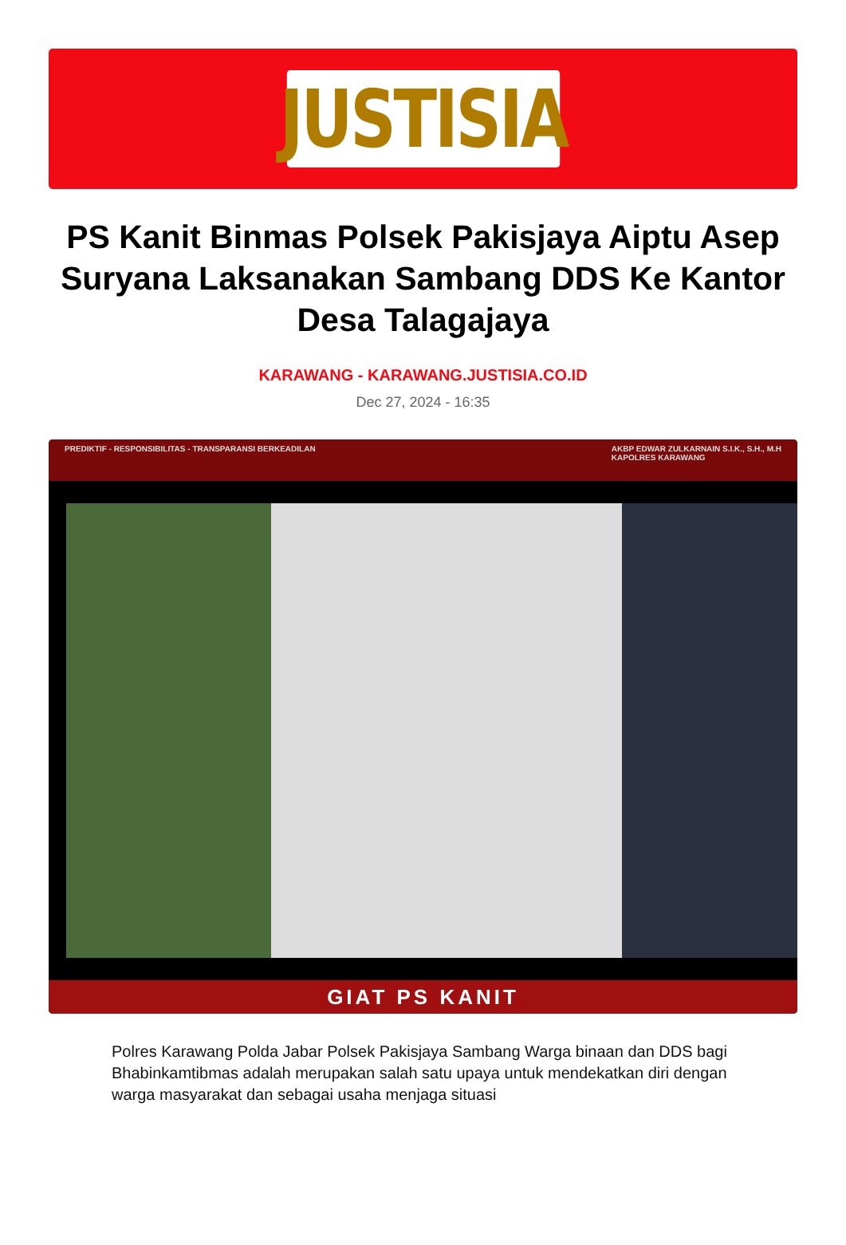JUSTISIA
PS Kanit Binmas Polsek Pakisjaya Aiptu Asep Suryana Laksanakan Sambang DDS Ke Kantor Desa Talagajaya
KARAWANG - KARAWANG.JUSTISIA.CO.ID
Dec 27, 2024 - 16:35
PREDIKTIF - RESPONSIBILITAS - TRANSPARANSI BERKEADILAN AKBP EDWAR ZULKARNAIN S.I.K., S.H., M.H
KAPOLRES KARAWANG
GIAT PS KANIT
Polres Karawang Polda Jabar Polsek Pakisjaya Sambang Warga binaan dan DDS bagi Bhabinkamtibmas adalah merupakan salah satu upaya untuk mendekatkan diri dengan warga masyarakat dan sebagai usaha menjaga situasi